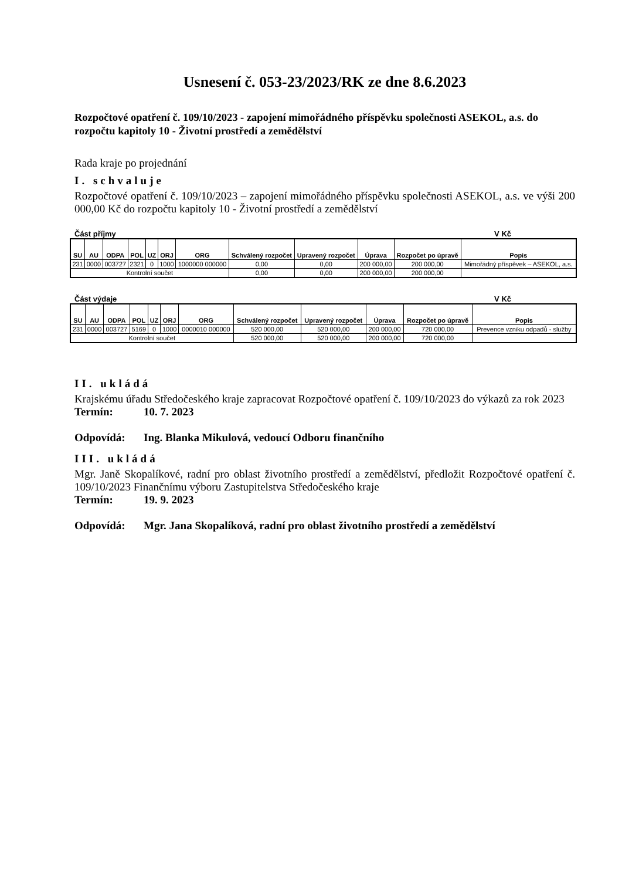Usnesení č. 053-23/2023/RK ze dne 8.6.2023
Rozpočtové opatření č. 109/10/2023 - zapojení mimořádného příspěvku společnosti ASEKOL, a.s. do rozpočtu kapitoly 10 - Životní prostředí a zemědělství
Rada kraje po projednání
I. schvaluje
Rozpočtové opatření č. 109/10/2023 – zapojení mimořádného příspěvku společnosti ASEKOL, a.s. ve výši 200 000,00 Kč do rozpočtu kapitoly 10 - Životní prostředí a zemědělství
Část příjmy V Kč
| SU | AU | ODPA | POL | UZ | ORJ | ORG | Schválený rozpočet | Upravený rozpočet | Úprava | Rozpočet po úpravě | Popis |
| --- | --- | --- | --- | --- | --- | --- | --- | --- | --- | --- | --- |
| 231 | 0000 | 003727 | 2321 | 0 | 1000 | 1000000 000000 | 0,00 | 0,00 | 200 000,00 | 200 000,00 | Mimořádný příspěvek – ASEKOL, a.s. |
| Kontrolní součet | | | | | | | 0,00 | 0,00 | 200 000,00 | 200 000,00 | |
Část výdaje V Kč
| SU | AU | ODPA | POL | UZ | ORJ | ORG | Schválený rozpočet | Upravený rozpočet | Úprava | Rozpočet po úpravě | Popis |
| --- | --- | --- | --- | --- | --- | --- | --- | --- | --- | --- | --- |
| 231 | 0000 | 003727 | 5169 | 0 | 1000 | 0000010 000000 | 520 000,00 | 520 000,00 | 200 000,00 | 720 000,00 | Prevence vzniku odpadů - služby |
| Kontrolní součet | | | | | | | 520 000,00 | 520 000,00 | 200 000,00 | 720 000,00 | |
II. ukládá
Krajskému úřadu Středočeského kraje zapracovat Rozpočtové opatření č. 109/10/2023 do výkazů za rok 2023
Termín: 10. 7. 2023
Odpovídá: Ing. Blanka Mikulová, vedoucí Odboru finančního
III. ukládá
Mgr. Janě Skopalíkové, radní pro oblast životního prostředí a zemědělství, předložit Rozpočtové opatření č. 109/10/2023 Finančnímu výboru Zastupitelstva Středočeského kraje
Termín: 19. 9. 2023
Odpovídá: Mgr. Jana Skopalíková, radní pro oblast životního prostředí a zemědělství